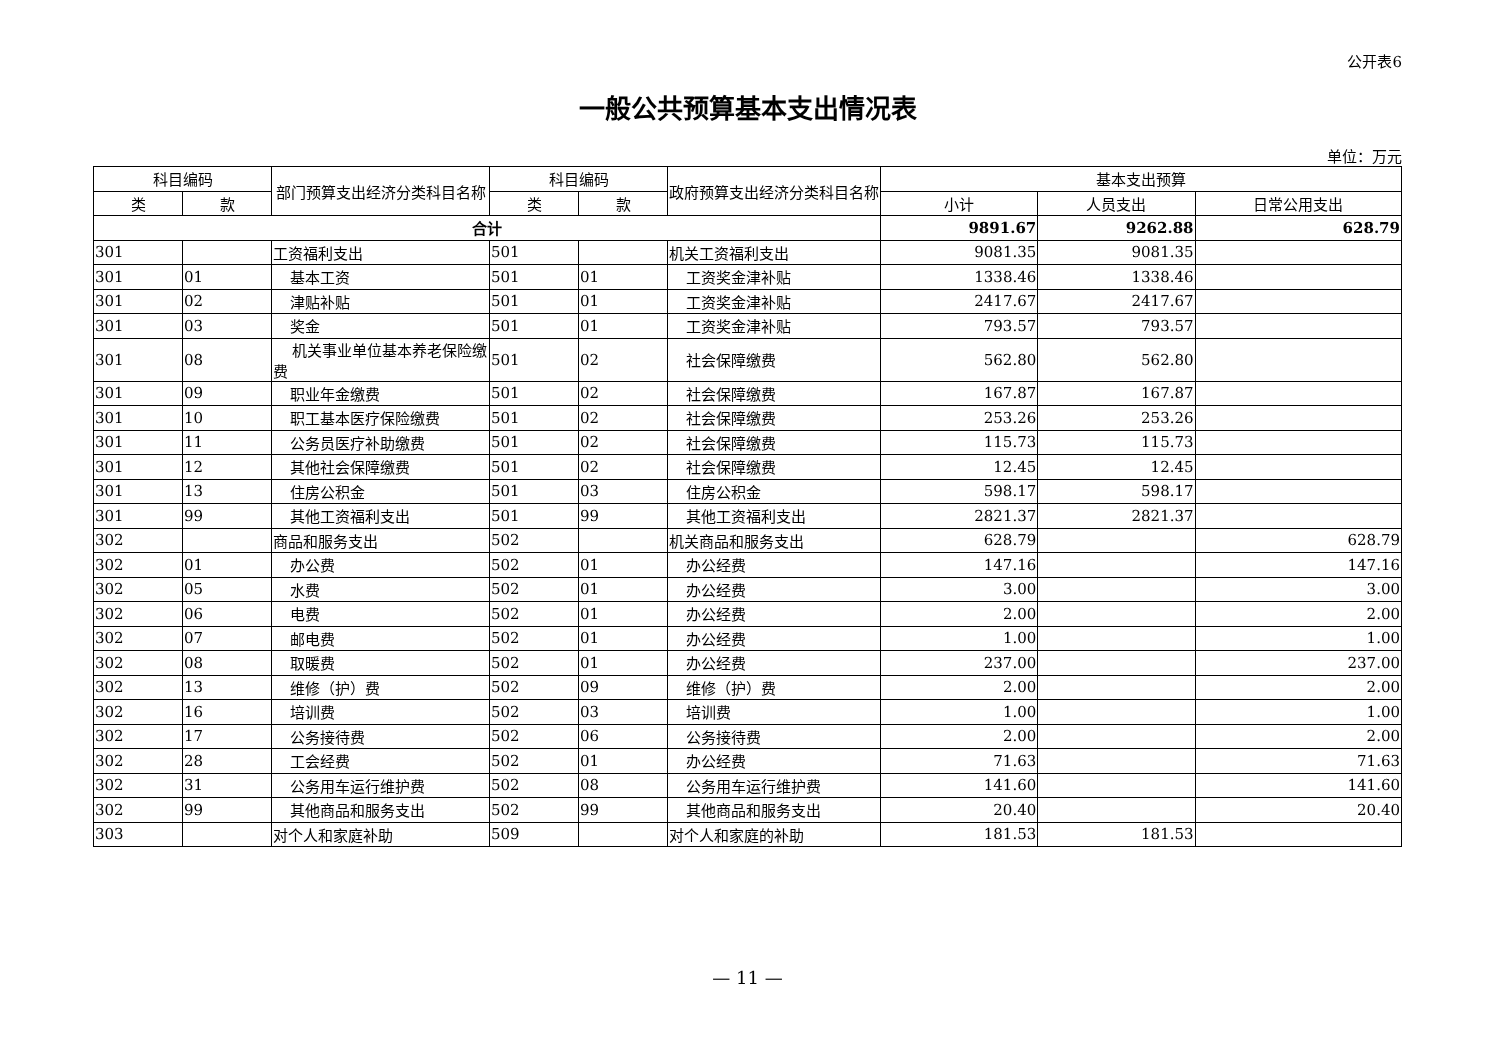公开表6
一般公共预算基本支出情况表
单位：万元
| 科目编码 | | 部门预算支出经济分类科目名称 | 科目编码 | | 政府预算支出经济分类科目名称 | 基本支出预算 | | |
| --- | --- | --- | --- | --- | --- | --- | --- | --- |
| 类 | 款 | | 类 | 款 | | 小计 | 人员支出 | 日常公用支出 |
| 合计 | | | | | | 9891.67 | 9262.88 | 628.79 |
| 301 | | 工资福利支出 | 501 | | 机关工资福利支出 | 9081.35 | 9081.35 | |
| 301 | 01 | 基本工资 | 501 | 01 | 工资奖金津补贴 | 1338.46 | 1338.46 | |
| 301 | 02 | 津贴补贴 | 501 | 01 | 工资奖金津补贴 | 2417.67 | 2417.67 | |
| 301 | 03 | 奖金 | 501 | 01 | 工资奖金津补贴 | 793.57 | 793.57 | |
| 301 | 08 | 机关事业单位基本养老保险缴费 | 501 | 02 | 社会保障缴费 | 562.80 | 562.80 | |
| 301 | 09 | 职业年金缴费 | 501 | 02 | 社会保障缴费 | 167.87 | 167.87 | |
| 301 | 10 | 职工基本医疗保险缴费 | 501 | 02 | 社会保障缴费 | 253.26 | 253.26 | |
| 301 | 11 | 公务员医疗补助缴费 | 501 | 02 | 社会保障缴费 | 115.73 | 115.73 | |
| 301 | 12 | 其他社会保障缴费 | 501 | 02 | 社会保障缴费 | 12.45 | 12.45 | |
| 301 | 13 | 住房公积金 | 501 | 03 | 住房公积金 | 598.17 | 598.17 | |
| 301 | 99 | 其他工资福利支出 | 501 | 99 | 其他工资福利支出 | 2821.37 | 2821.37 | |
| 302 | | 商品和服务支出 | 502 | | 机关商品和服务支出 | 628.79 | | 628.79 |
| 302 | 01 | 办公费 | 502 | 01 | 办公经费 | 147.16 | | 147.16 |
| 302 | 05 | 水费 | 502 | 01 | 办公经费 | 3.00 | | 3.00 |
| 302 | 06 | 电费 | 502 | 01 | 办公经费 | 2.00 | | 2.00 |
| 302 | 07 | 邮电费 | 502 | 01 | 办公经费 | 1.00 | | 1.00 |
| 302 | 08 | 取暖费 | 502 | 01 | 办公经费 | 237.00 | | 237.00 |
| 302 | 13 | 维修（护）费 | 502 | 09 | 维修（护）费 | 2.00 | | 2.00 |
| 302 | 16 | 培训费 | 502 | 03 | 培训费 | 1.00 | | 1.00 |
| 302 | 17 | 公务接待费 | 502 | 06 | 公务接待费 | 2.00 | | 2.00 |
| 302 | 28 | 工会经费 | 502 | 01 | 办公经费 | 71.63 | | 71.63 |
| 302 | 31 | 公务用车运行维护费 | 502 | 08 | 公务用车运行维护费 | 141.60 | | 141.60 |
| 302 | 99 | 其他商品和服务支出 | 502 | 99 | 其他商品和服务支出 | 20.40 | | 20.40 |
| 303 | | 对个人和家庭补助 | 509 | | 对个人和家庭的补助 | 181.53 | 181.53 | |
— 11 —